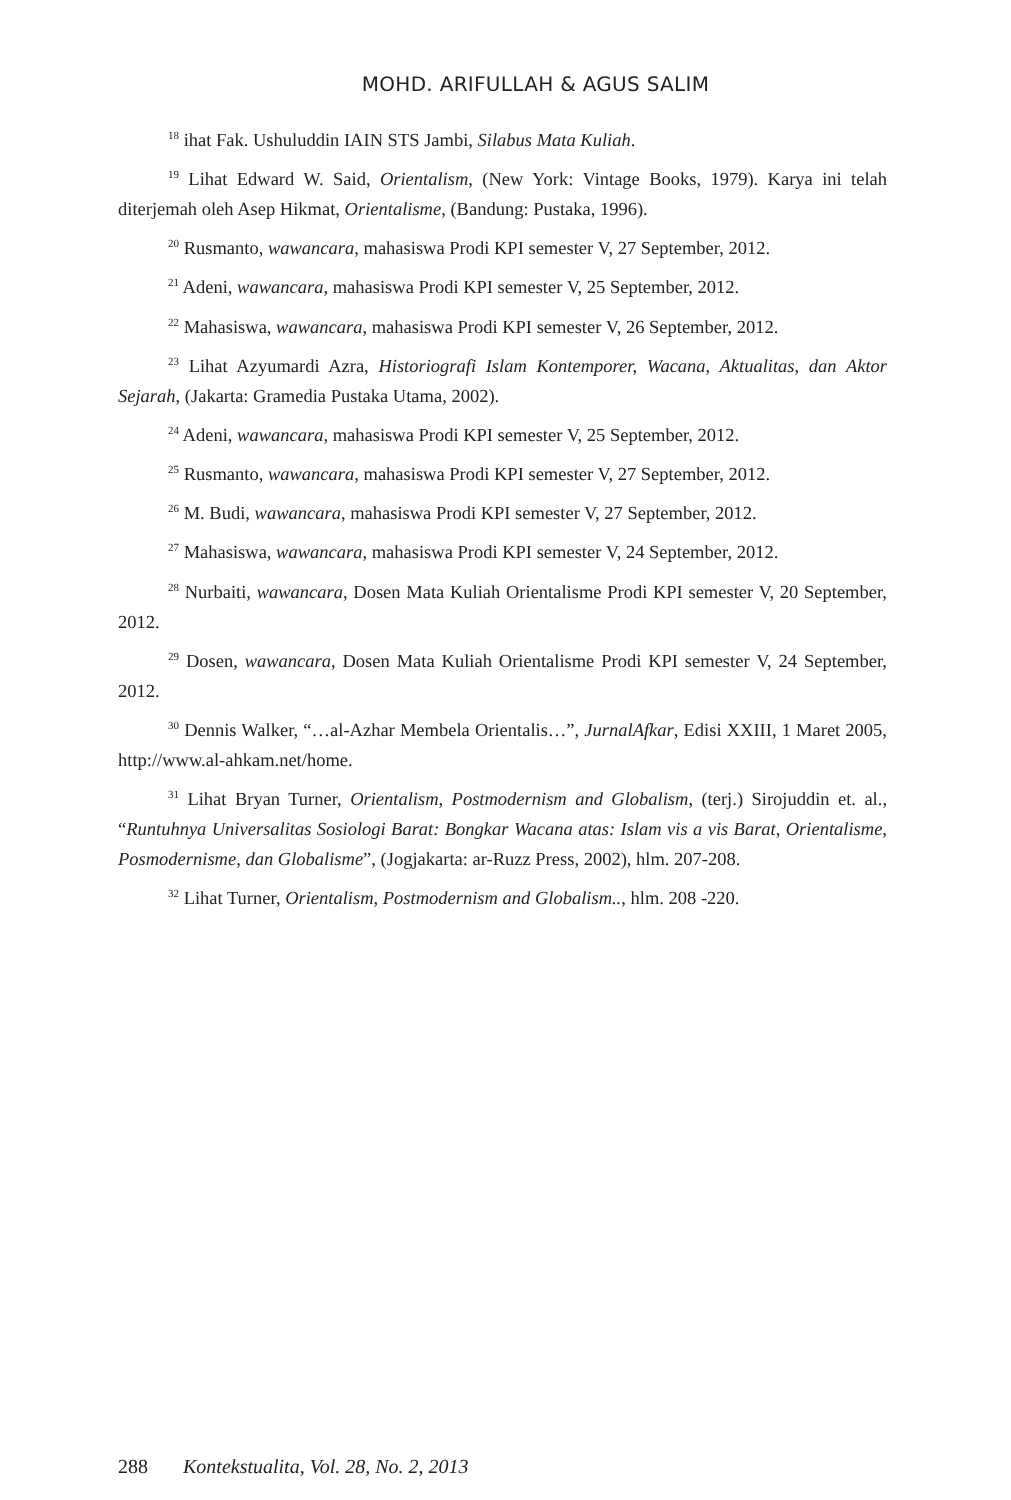MOHD. ARIFULLAH & AGUS SALIM
<sup>18</sup> ihat Fak. Ushuluddin IAIN STS Jambi, Silabus Mata Kuliah.
<sup>19</sup> Lihat Edward W. Said, Orientalism, (New York: Vintage Books, 1979). Karya ini telah diterjemah oleh Asep Hikmat, Orientalisme, (Bandung: Pustaka, 1996).
<sup>20</sup> Rusmanto, wawancara, mahasiswa Prodi KPI semester V, 27 September, 2012.
<sup>21</sup> Adeni, wawancara, mahasiswa Prodi KPI semester V, 25 September, 2012.
<sup>22</sup> Mahasiswa, wawancara, mahasiswa Prodi KPI semester V, 26 September, 2012.
<sup>23</sup> Lihat Azyumardi Azra, Historiografi Islam Kontemporer, Wacana, Aktualitas, dan Aktor Sejarah, (Jakarta: Gramedia Pustaka Utama, 2002).
<sup>24</sup> Adeni, wawancara, mahasiswa Prodi KPI semester V, 25 September, 2012.
<sup>25</sup> Rusmanto, wawancara, mahasiswa Prodi KPI semester V, 27 September, 2012.
<sup>26</sup> M. Budi, wawancara, mahasiswa Prodi KPI semester V, 27 September, 2012.
<sup>27</sup> Mahasiswa, wawancara, mahasiswa Prodi KPI semester V, 24 September, 2012.
<sup>28</sup> Nurbaiti, wawancara, Dosen Mata Kuliah Orientalisme Prodi KPI semester V, 20 September, 2012.
<sup>29</sup> Dosen, wawancara, Dosen Mata Kuliah Orientalisme Prodi KPI semester V, 24 September, 2012.
<sup>30</sup> Dennis Walker, “…al-Azhar Membela Orientalis…”, JurnalAfkar, Edisi XXIII, 1 Maret 2005, http://www.al-ahkam.net/home.
<sup>31</sup> Lihat Bryan Turner, Orientalism, Postmodernism and Globalism, (terj.) Sirojuddin et. al., “Runtuhnya Universalitas Sosiologi Barat: Bongkar Wacana atas: Islam vis a vis Barat, Orientalisme, Posmodernisme, dan Globalisme”, (Jogjakarta: ar-Ruzz Press, 2002), hlm. 207-208.
<sup>32</sup> Lihat Turner, Orientalism, Postmodernism and Globalism.., hlm. 208 -220.
288 Kontekstualita, Vol. 28, No. 2, 2013